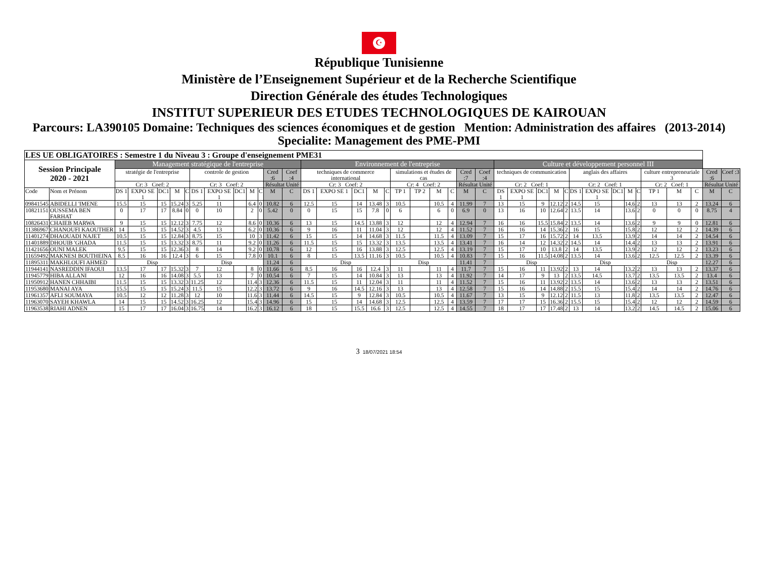☪
République Tunisienne
Ministère de l’Enseignement Supérieur et de la Recherche Scientifique
Direction Générale des études Technologiques
INSTITUT SUPERIEUR DES ETUDES TECHNOLOGIQUES DE KAIROUAN
Parcours: LA390105 Domaine: Techniques des sciences économiques et de gestion Mention: Administration des affaires (2013-2014)
Specialite: Management des PME-PMI
| LES UE OBLIGATOIRES : Semestre 1 du Niveau 3 : Groupe d'enseignement PME31 | | | | | | | | | | | | | | | | | | | | | | | | | | | | | | | | | | | | | | | |
| --- | --- | --- | --- | --- | --- | --- | --- | --- | --- | --- | --- | --- | --- | --- | --- | --- | --- | --- | --- | --- | --- | --- | --- | --- | --- | --- | --- | --- | --- | --- | --- | --- | --- | --- | --- | --- | --- | --- | --- |
| Session Principale 2020 - 2021 | | Management stratégique de l'entreprise | | | | | | | | | | | | Environnement de l'entreprise | | | | | | | | | | | Culture et développement personnel III | | | | | | | | | | | | | | |
| | | stratégie de l'entreprise | | | | | controle de gestion | | | | | Cred :6 | Coef :4 | techniques de commerce international | | | | | simulations et études de cas | | | | Cred :7 | Coef :4 | techniques de communication | | | | | anglais des affaires | | | | | culture entrepreneuriale 3 | | | Cred :6 | Coef :3 |
| | | Cr: 3 Coef: 2 | | | | | Cr: 3 Coef: 2 | | | | | Résultat Unité | | Cr: 3 Coef: 2 | | | | | Cr: 4 Coef: 2 | | | | Résultat Unité | | Cr: 2 Coef: 1 | | | | | Cr: 2 Coef: 1 | | | | | Cr: 2 Coef: 1 | | | Résultat Unité | |
| Code | Nom et Prénom | DS 1 | EXPO SE 1 | DC1 | M | C | DS 1 | EXPO SE 1 | DC1 | M | C | M | C | DS 1 | EXPO SE 1 | DC1 | M | C | TP 1 | TP 2 | M | C | M | C | DS 1 | EXPO SE 1 | DC1 | M | C | DS 1 | EXPO SE 1 | DC1 | M | C | TP 1 | M | C | M | C |
| 09841545 | ABIDELLI 'IMENE | 15.5 | 15 | 15 | 15.24 | 3 | 5.25 | 11 | | 6.4 | 0 | 10.82 | 6 | 12.5 | 15 | 14 | 13.48 | 3 | 10.5 | | 10.5 | 4 | 11.99 | 7 | 13 | 15 | 9 | 12.12 | 2 | 14.5 | 15 | | 14.6 | 2 | 13 | 13 | 2 | 13.24 | 6 |
| 10821151 | OUSSEMA BEN FARHAT | 0 | 17 | 17 | 8.84 | 0 | 0 | 10 | | 2 | 0 | 5.42 | 0 | 0 | 15 | 15 | 7.8 | 0 | 6 | | 6 | 0 | 6.9 | 0 | 13 | 16 | 10 | 12.64 | 2 | 13.5 | 14 | | 13.6 | 2 | 0 | 0 | 0 | 8.75 | 4 |
| 10826431 | CHAIEB MARWA | 9 | 15 | 15 | 12.12 | 3 | 7.75 | 12 | | 8.6 | 0 | 10.36 | 6 | 13 | 15 | 14.5 | 13.88 | 3 | 12 | | 12 | 4 | 12.94 | 7 | 16 | 16 | 15.5 | 15.84 | 2 | 13.5 | 14 | | 13.6 | 2 | 9 | 9 | 0 | 12.81 | 6 |
| 11386967 | CHANOUFI KAOUTHER | 14 | 15 | 15 | 14.52 | 3 | 4.5 | 13 | | 6.2 | 0 | 10.36 | 6 | 9 | 16 | 11 | 11.04 | 3 | 12 | | 12 | 4 | 11.52 | 7 | 16 | 16 | 14 | 15.36 | 2 | 16 | 15 | | 15.8 | 2 | 12 | 12 | 2 | 14.39 | 6 |
| 11401274 | DHAOUADI NAJET | 10.5 | 15 | 15 | 12.84 | 3 | 8.75 | 15 | | 10 | 3 | 11.42 | 6 | 15 | 15 | 14 | 14.68 | 3 | 11.5 | | 11.5 | 4 | 13.09 | 7 | 15 | 17 | 16 | 15.72 | 2 | 14 | 13.5 | | 13.9 | 2 | 14 | 14 | 2 | 14.54 | 6 |
| 11401889 | DHOUIB 'GHADA | 11.5 | 15 | 15 | 13.32 | 3 | 8.75 | 11 | | 9.2 | 0 | 11.26 | 6 | 11.5 | 15 | 15 | 13.32 | 3 | 13.5 | | 13.5 | 4 | 13.41 | 7 | 16 | 14 | 12 | 14.32 | 2 | 14.5 | 14 | | 14.4 | 2 | 13 | 13 | 2 | 13.91 | 6 |
| 11421656 | OUNI MALEK | 9.5 | 15 | 15 | 12.36 | 3 | 8 | 14 | | 9.2 | 0 | 10.78 | 6 | 12 | 15 | 16 | 13.88 | 3 | 12.5 | | 12.5 | 4 | 13.19 | 7 | 15 | 17 | 10 | 13.8 | 2 | 14 | 13.5 | | 13.9 | 2 | 12 | 12 | 2 | 13.23 | 6 |
| 11659492 | MAKNESI BOUTHEINA | 8.5 | 16 | 16 | 12.4 | 3 | 6 | 15 | | 7.8 | 0 | 10.1 | 6 | 8 | 15 | 13.5 | 11.16 | 3 | 10.5 | | 10.5 | 4 | 10.83 | 7 | 15 | 16 | 11.5 | 14.08 | 2 | 13.5 | 14 | | 13.6 | 2 | 12.5 | 12.5 | 2 | 13.39 | 6 |
| 11895311 | MAKHLOUFI AHMED | Disp | | | | | Disp | | | | | 11.24 | 6 | Disp | | | | | Disp | | | | 11.41 | 7 | Disp | | | | | Disp | | | | | Disp | | | 12.27 | 6 |
| 11944141 | NASREDDIN IFAOUI | 13.5 | 17 | 17 | 15.32 | 3 | 7 | 12 | | 8 | 0 | 11.66 | 6 | 8.5 | 16 | 16 | 12.4 | 3 | 11 | | 11 | 4 | 11.7 | 7 | 15 | 16 | 11 | 13.92 | 2 | 13 | 14 | | 13.2 | 2 | 13 | 13 | 2 | 13.37 | 6 |
| 11945779 | HIBA ALLANI | 12 | 16 | 16 | 14.08 | 3 | 5.5 | 13 | | 7 | 0 | 10.54 | 6 | 7 | 15 | 14 | 10.84 | 3 | 13 | | 13 | 4 | 11.92 | 7 | 14 | 17 | 9 | 13 | 2 | 13.5 | 14.5 | | 13.7 | 2 | 13.5 | 13.5 | 2 | 13.4 | 6 |
| 11950912 | HANEN CHHAIBI | 11.5 | 15 | 15 | 13.32 | 3 | 11.25 | 12 | | 11.4 | 3 | 12.36 | 6 | 11.5 | 15 | 11 | 12.04 | 3 | 11 | | 11 | 4 | 11.52 | 7 | 15 | 16 | 11 | 13.92 | 2 | 13.5 | 14 | | 13.6 | 2 | 13 | 13 | 2 | 13.51 | 6 |
| 11953680 | MANAI AYA | 15.5 | 15 | 15 | 15.24 | 3 | 11.5 | 15 | | 12.2 | 3 | 13.72 | 6 | 9 | 16 | 14.5 | 12.16 | 3 | 13 | | 13 | 4 | 12.58 | 7 | 15 | 16 | 14 | 14.88 | 2 | 15.5 | 15 | | 15.4 | 2 | 14 | 14 | 2 | 14.76 | 6 |
| 11961357 | AFLI SOUMAYA | 10.5 | 12 | 12 | 11.28 | 3 | 12 | 10 | | 11.6 | 3 | 11.44 | 6 | 14.5 | 15 | 9 | 12.84 | 3 | 10.5 | | 10.5 | 4 | 11.67 | 7 | 13 | 15 | 9 | 12.12 | 2 | 11.5 | 13 | | 11.8 | 2 | 13.5 | 13.5 | 2 | 12.47 | 6 |
| 11963070 | SAYEH KHAWLA | 14 | 15 | 15 | 14.52 | 3 | 16.25 | 12 | | 15.4 | 3 | 14.96 | 6 | 15 | 15 | 14 | 14.68 | 3 | 12.5 | | 12.5 | 4 | 13.59 | 7 | 17 | 17 | 15 | 16.36 | 2 | 15.5 | 15 | | 15.4 | 2 | 12 | 12 | 2 | 14.59 | 6 |
| 11963538 | RIAHI ADNEN | 15 | 17 | 17 | 16.04 | 3 | 16.75 | 14 | | 16.2 | 3 | 16.12 | 6 | 18 | 15 | 15.5 | 16.6 | 3 | 12.5 | | 12.5 | 4 | 14.55 | 7 | 18 | 17 | 17 | 17.48 | 2 | 13 | 14 | | 13.2 | 2 | 14.5 | 14.5 | 2 | 15.06 | 6 |
3 18/07/2021 18:54